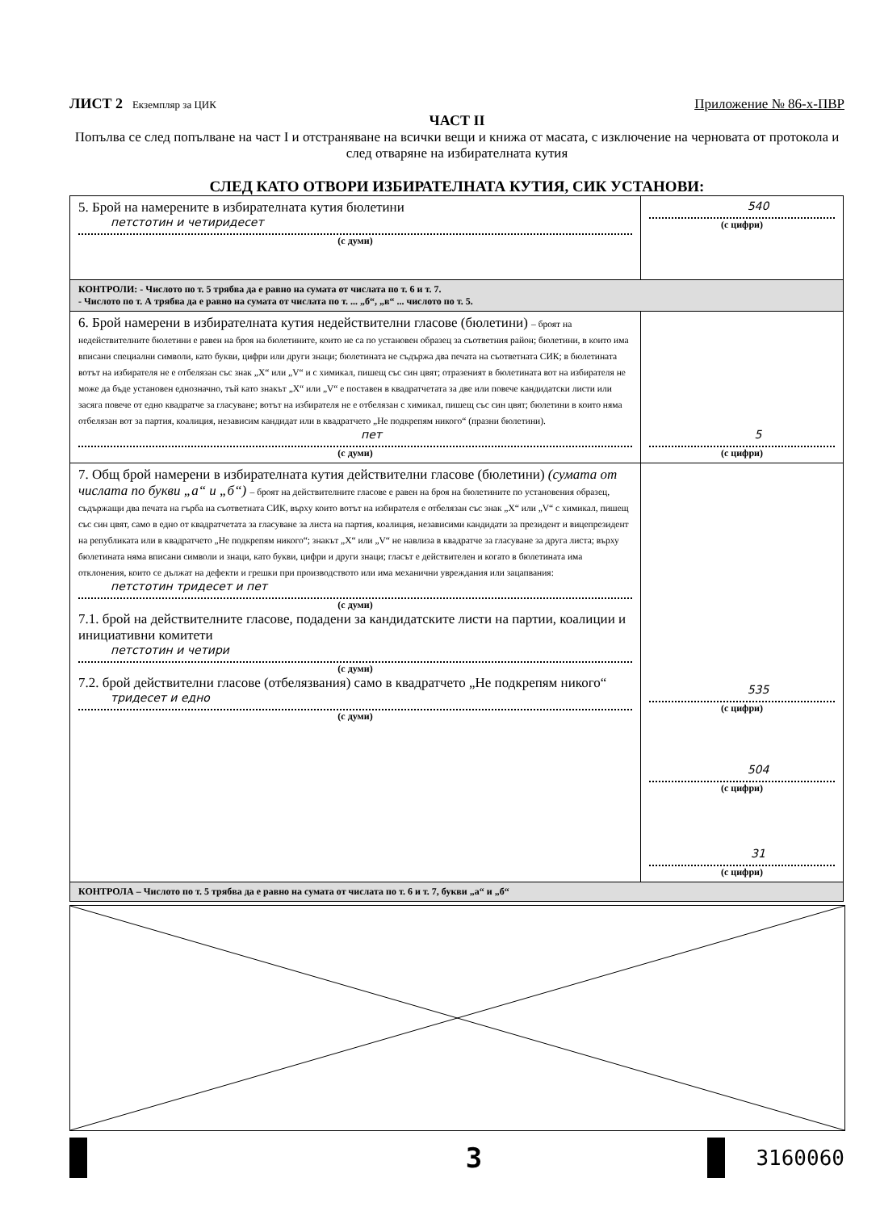ЛИСТ 2 Екземпляр за ЦИК Приложение № 86-х-ПВР
ЧАСТ II
Попълва се след попълване на част I и отстраняване на всички вещи и книжа от масата, с изключение на черновата от протокола и след отваряне на избирателната кутия
СЛЕД КАТО ОТВОРИ ИЗБИРАТЕЛНАТА КУТИЯ, СИК УСТАНОВИ:
| 5. Брой на намерените в избирателната кутия бюлетини петстотин и четиридесет (с думи) | 540 (с цифри) |
| КОНТРОЛИ: - Числото по т. 5 трябва да е равно на сумата от числата по т. 6 и т. 7. - Числото по т. А трябва да е равно на сумата от числата по т. ... „б“, „в“ ... числото по т. 5. | |
| 6. Брой намерени в избирателната кутия недействителни гласове (бюлетини) – броят на недействителните бюлетини е равен на броя на бюлетините, които не са по установен образец за съответния район; бюлетини, в които има вписани специални символи, като букви, цифри или други знаци; бюлетината не съдържа два печата на съответната СИК; в бюлетината вотът на избирателя не е отбелязан със знак „X“ или „V“ и с химикал, пишещ със син цвят; отразеният в бюлетината вот на избирателя не може да бъде установен еднозначно, тъй като знакът „X“ или „V“ е поставен в квадратчетата за две или повече кандидатски листи или засяга повече от едно квадратче за гласуване; вотът на избирателя не е отбелязан с химикал, пишещ със син цвят; бюлетини в които няма отбелязан вот за партия, коалиция, независим кандидат или в квадратчето „Не подкрепям никого“ (празни бюлетини). пет (с думи) | 5 (с цифри) |
| 7. Общ брой намерени в избирателната кутия действителни гласове (бюлетини) (сумата от числата по букви „а“ и „б“) – броят на действителните гласове е равен на броя на бюлетините по установения образец, съдържащи два печата на гърба на съответната СИК, върху които вотът на избирателя е отбелязан със знак „X“ или „V“ с химикал, пишещ със син цвят, само в едно от квадратчетата за гласуване за листа на партия, коалиция, независими кандидати за президент и вицепрезидент на републиката или в квадратчето „Не подкрепям никого“; знакът „X“ или „V“ не навлиза в квадратче за гласуване за друга листа; върху бюлетината няма вписани символи и знаци, като букви, цифри и други знаци; гласът е действителен и когато в бюлетината има отклонения, които се дължат на дефекти и грешки при производството или има механични увреждания или зацапвания: петстотин тридесет и пет (с думи) 7.1. брой на действителните гласове, подадени за кандидатските листи на партии, коалиции и инициативни комитети петстотин и четири (с думи) 7.2. брой действителни гласове (отбелязвания) само в квадратчето „Не подкрепям никого“ тридесет и едно (с думи) | 535 (с цифри) 504 (с цифри) 31 (с цифри) |
| КОНТРОЛА – Числото по т. 5 трябва да е равно на сумата от числата по т. 6 и т. 7, букви „а“ и „б“ | |
3
3160060